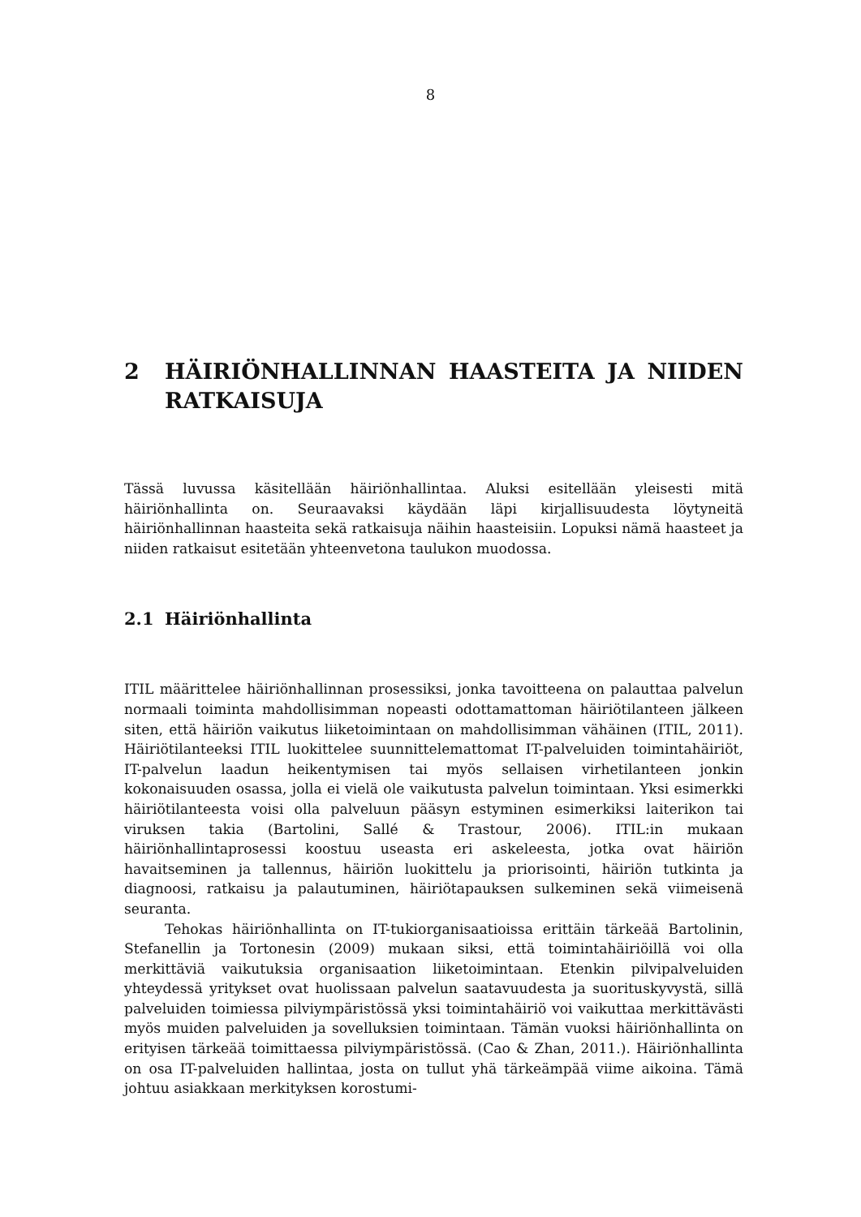8
2 HÄIRIÖNHALLINNAN HAASTEITA JA NIIDEN RATKAISUJA
Tässä luvussa käsitellään häiriönhallintaa. Aluksi esitellään yleisesti mitä häiriönhallinta on. Seuraavaksi käydään läpi kirjallisuudesta löytyneitä häiriönhallinnan haasteita sekä ratkaisuja näihin haasteisiin. Lopuksi nämä haasteet ja niiden ratkaisut esitetään yhteenvetona taulukon muodossa.
2.1 Häiriönhallinta
ITIL määrittelee häiriönhallinnan prosessiksi, jonka tavoitteena on palauttaa palvelun normaali toiminta mahdollisimman nopeasti odottamattoman häiriötilanteen jälkeen siten, että häiriön vaikutus liiketoimintaan on mahdollisimman vähäinen (ITIL, 2011). Häiriötilanteeksi ITIL luokittelee suunnittelemattomat IT-palveluiden toimintahäiriöt, IT-palvelun laadun heikentymisen tai myös sellaisen virhetilanteen jonkin kokonaisuuden osassa, jolla ei vielä ole vaikutusta palvelun toimintaan. Yksi esimerkki häiriötilanteesta voisi olla palveluun pääsyn estyminen esimerkiksi laiterikon tai viruksen takia (Bartolini, Sallé & Trastour, 2006). ITIL:in mukaan häiriönhallintaprosessi koostuu useasta eri askeleesta, jotka ovat häiriön havaitseminen ja tallennus, häiriön luokittelu ja priorisointi, häiriön tutkinta ja diagnoosi, ratkaisu ja palautuminen, häiriötapauksen sulkeminen sekä viimeisenä seuranta.
Tehokas häiriönhallinta on IT-tukiorganisaatioissa erittäin tärkeää Bartolinin, Stefanellin ja Tortonesin (2009) mukaan siksi, että toimintahäiriöillä voi olla merkittäviä vaikutuksia organisaation liiketoimintaan. Etenkin pilvipalveluiden yhteydessä yritykset ovat huolissaan palvelun saatavuudesta ja suorituskyvystä, sillä palveluiden toimiessa pilviympäristössä yksi toimintahäiriö voi vaikuttaa merkittävästi myös muiden palveluiden ja sovelluksien toimintaan. Tämän vuoksi häiriönhallinta on erityisen tärkeää toimittaessa pilviympäristössä. (Cao & Zhan, 2011.). Häiriönhallinta on osa IT-palveluiden hallintaa, josta on tullut yhä tärkeämpää viime aikoina. Tämä johtuu asiakkaan merkityksen korostumi-